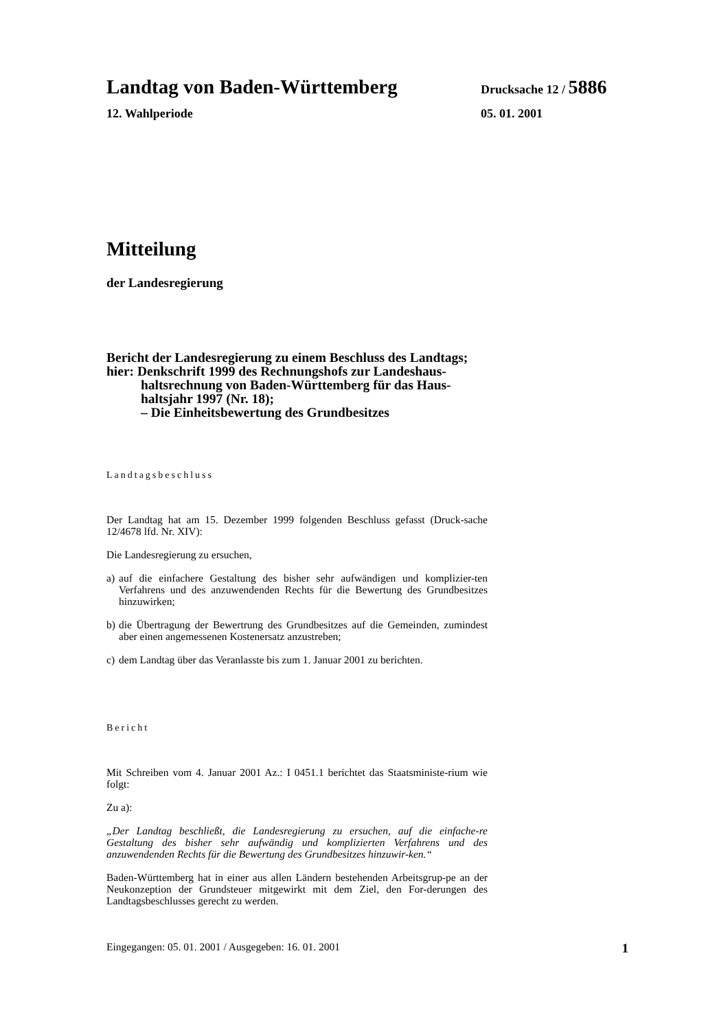Landtag von Baden-Württemberg
Drucksache 12 / 5886
12. Wahlperiode 05. 01. 2001
Mitteilung
der Landesregierung
Bericht der Landesregierung zu einem Beschluss des Landtags;
hier: Denkschrift 1999 des Rechnungshofs zur Landeshaus-
haltsrechnung von Baden-Württemberg für das Haus-
haltsjahr 1997 (Nr. 18);
– Die Einheitsbewertung des Grundbesitzes
Landtagsbeschluss
Der Landtag hat am 15. Dezember 1999 folgenden Beschluss gefasst (Druck-sache 12/4678 lfd. Nr. XIV):
Die Landesregierung zu ersuchen,
a) auf die einfachere Gestaltung des bisher sehr aufwändigen und komplizier-ten Verfahrens und des anzuwendenden Rechts für die Bewertung des Grundbesitzes hinzuwirken;
b) die Übertragung der Bewertrung des Grundbesitzes auf die Gemeinden, zumindest aber einen angemessenen Kostenersatz anzustreben;
c) dem Landtag über das Veranlasste bis zum 1. Januar 2001 zu berichten.
Bericht
Mit Schreiben vom 4. Januar 2001 Az.: I 0451.1 berichtet das Staatsministe-rium wie folgt:
Zu a):
„Der Landtag beschließt, die Landesregierung zu ersuchen, auf die einfache-re Gestaltung des bisher sehr aufwändig und komplizierten Verfahrens und des anzuwendenden Rechts für die Bewertung des Grundbesitzes hinzuwir-ken.“
Baden-Württemberg hat in einer aus allen Ländern bestehenden Arbeitsgrup-pe an der Neukonzeption der Grundsteuer mitgewirkt mit dem Ziel, den For-derungen des Landtagsbeschlusses gerecht zu werden.
Eingegangen: 05. 01. 2001 / Ausgegeben: 16. 01. 2001 1